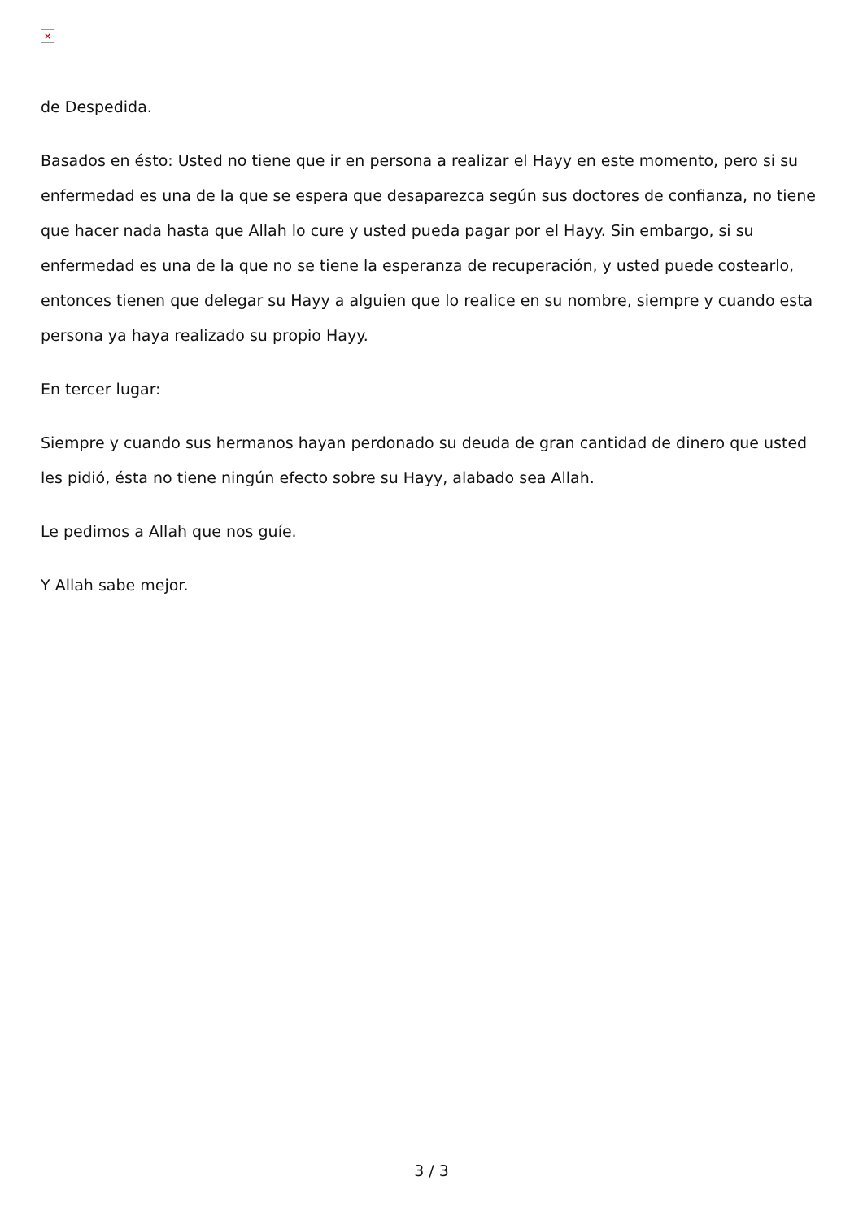×
de Despedida.
Basados en ésto: Usted no tiene que ir en persona a realizar el Hayy en este momento, pero si su enfermedad es una de la que se espera que desaparezca según sus doctores de confianza, no tiene que hacer nada hasta que Allah lo cure y usted pueda pagar por el Hayy. Sin embargo, si su enfermedad es una de la que no se tiene la esperanza de recuperación, y usted puede costearlo, entonces tienen que delegar su Hayy a alguien que lo realice en su nombre, siempre y cuando esta persona ya haya realizado su propio Hayy.
En tercer lugar:
Siempre y cuando sus hermanos hayan perdonado su deuda de gran cantidad de dinero que usted les pidió, ésta no tiene ningún efecto sobre su Hayy, alabado sea Allah.
Le pedimos a Allah que nos guíe.
Y Allah sabe mejor.
3 / 3